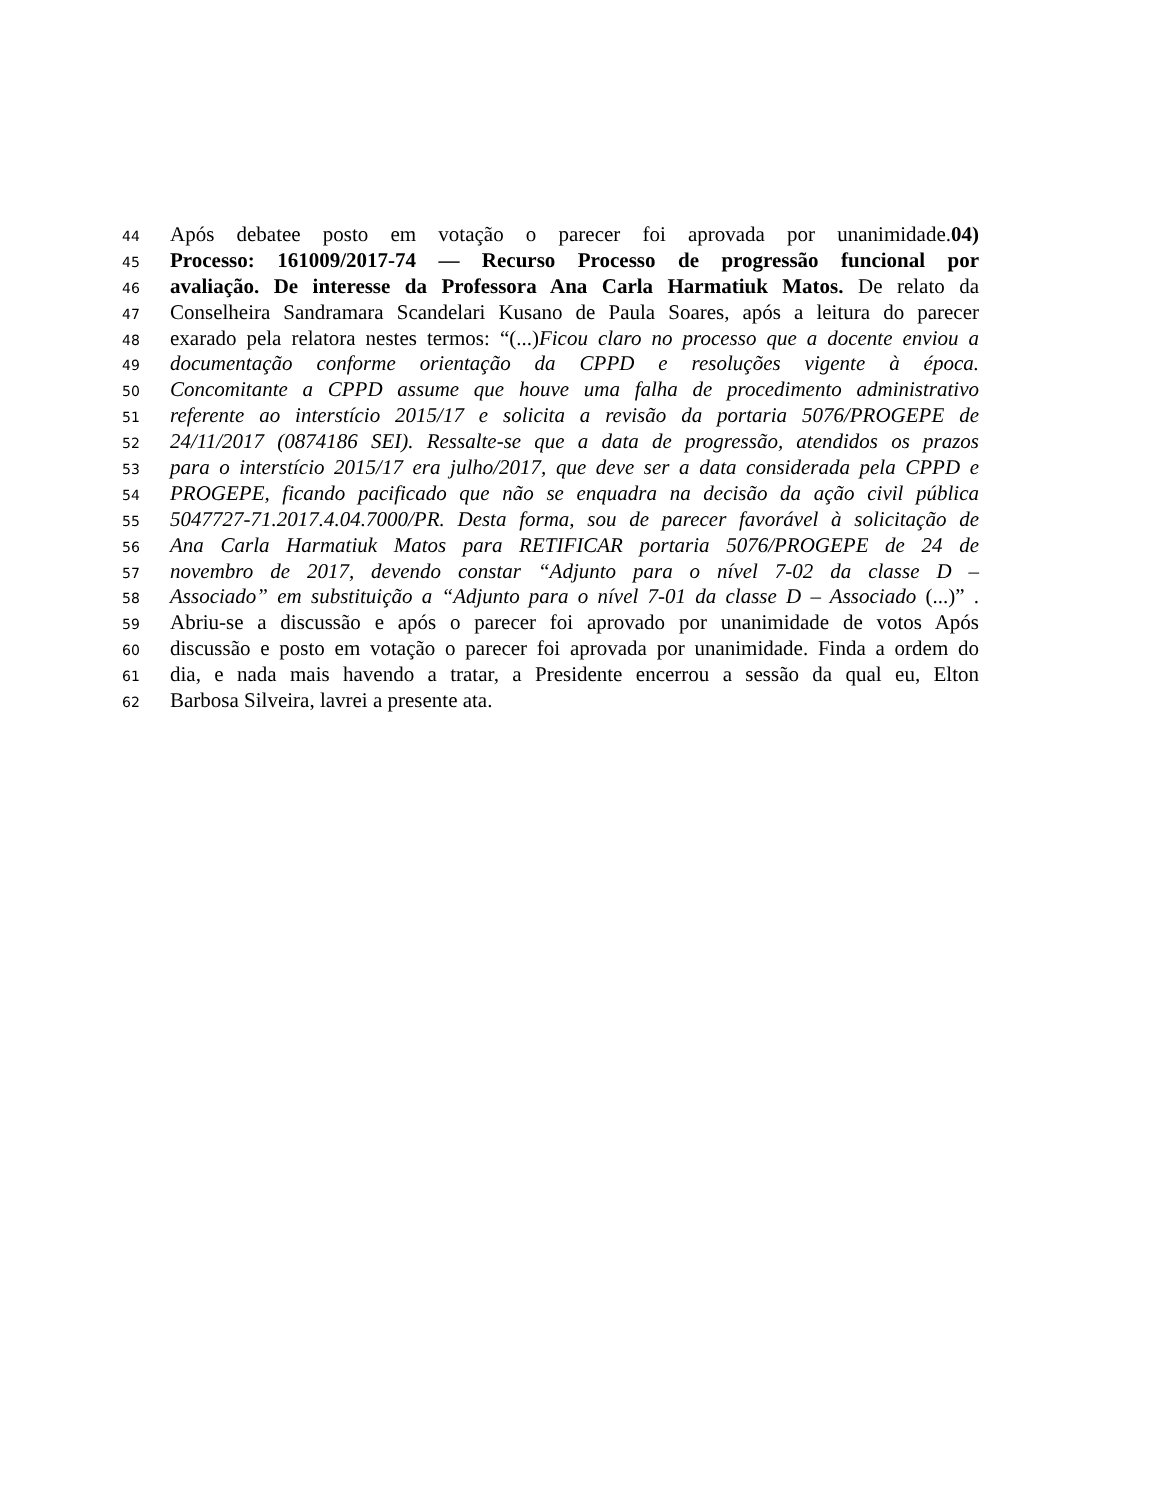44 Após debatee posto em votação o parecer foi aprovada por unanimidade.04)
45 Processo: 161009/2017-74 — Recurso Processo de progressão funcional por
46 avaliação. De interesse da Professora Ana Carla Harmatiuk Matos. De relato da
47 Conselheira Sandramara Scandelari Kusano de Paula Soares, após a leitura do parecer
48 exarado pela relatora nestes termos: “(...)Ficou claro no processo que a docente enviou a
49 documentação conforme orientação da CPPD e resoluções vigente à época.
50 Concomitante a CPPD assume que houve uma falha de procedimento administrativo
51 referente ao interstício 2015/17 e solicita a revisão da portaria 5076/PROGEPE de
52 24/11/2017 (0874186 SEI). Ressalte-se que a data de progressão, atendidos os prazos
53 para o interstício 2015/17 era julho/2017, que deve ser a data considerada pela CPPD e
54 PROGEPE, ficando pacificado que não se enquadra na decisão da ação civil pública
55 5047727-71.2017.4.04.7000/PR. Desta forma, sou de parecer favorável à solicitação de
56 Ana Carla Harmatiuk Matos para RETIFICAR portaria 5076/PROGEPE de 24 de
57 novembro de 2017, devendo constar “Adjunto para o nível 7-02 da classe D –
58 Associado” em substituição a “Adjunto para o nível 7-01 da classe D – Associado (...)” .
59 Abriu-se a discussão e após o parecer foi aprovado por unanimidade de votos Após
60 discussão e posto em votação o parecer foi aprovada por unanimidade. Finda a ordem do
61 dia, e nada mais havendo a tratar, a Presidente encerrou a sessão da qual eu, Elton
62 Barbosa Silveira, lavrei a presente ata.